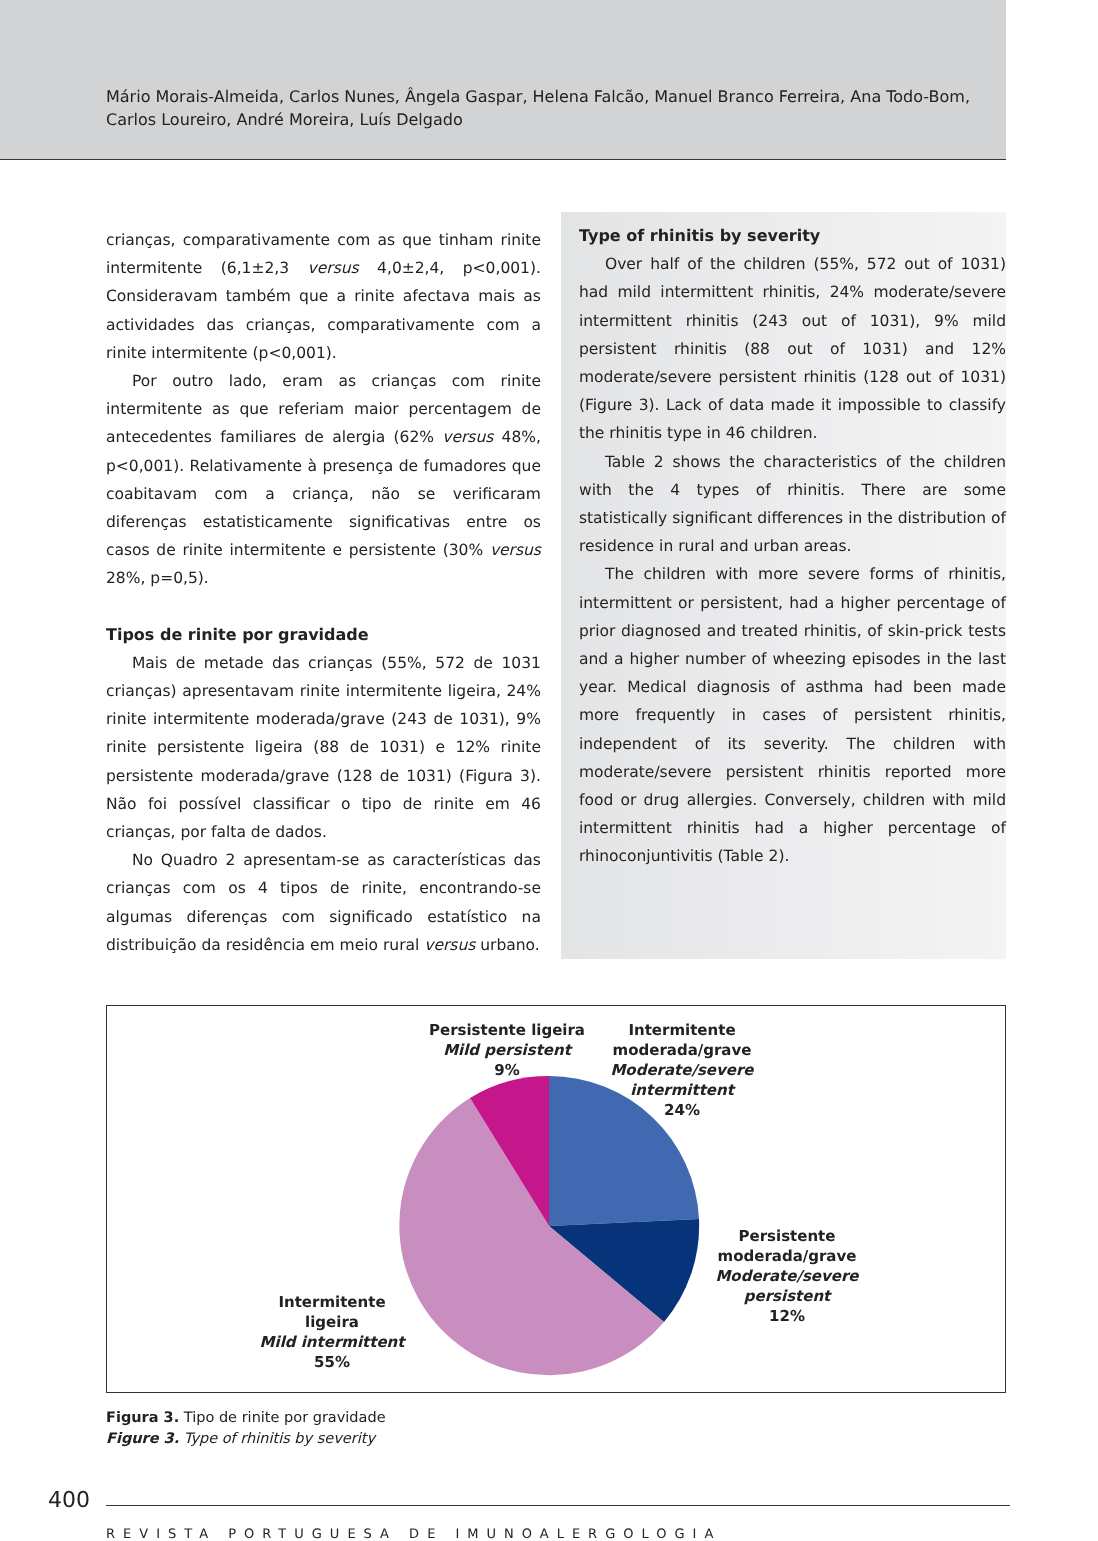Mário Morais-Almeida, Carlos Nunes, Ângela Gaspar, Helena Falcão, Manuel Branco Ferreira, Ana Todo-Bom,
Carlos Loureiro, André Moreira, Luís Delgado
crianças, comparativamente com as que tinham rinite intermitente (6,1±2,3 versus 4,0±2,4, p<0,001). Consideravam também que a rinite afectava mais as actividades das crianças, comparativamente com a rinite intermitente (p<0,001).
Por outro lado, eram as crianças com rinite intermitente as que referiam maior percentagem de antecedentes familiares de alergia (62% versus 48%, p<0,001). Relativamente à presença de fumadores que coabitavam com a criança, não se verificaram diferenças estatisticamente significativas entre os casos de rinite intermitente e persistente (30% versus 28%, p=0,5).
Tipos de rinite por gravidade
Mais de metade das crianças (55%, 572 de 1031 crianças) apresentavam rinite intermitente ligeira, 24% rinite intermitente moderada/grave (243 de 1031), 9% rinite persistente ligeira (88 de 1031) e 12% rinite persistente moderada/grave (128 de 1031) (Figura 3). Não foi possível classificar o tipo de rinite em 46 crianças, por falta de dados.
No Quadro 2 apresentam-se as características das crianças com os 4 tipos de rinite, encontrando-se algumas diferenças com significado estatístico na distribuição da residência em meio rural versus urbano.
Type of rhinitis by severity
Over half of the children (55%, 572 out of 1031) had mild intermittent rhinitis, 24% moderate/severe intermittent rhinitis (243 out of 1031), 9% mild persistent rhinitis (88 out of 1031) and 12% moderate/severe persistent rhinitis (128 out of 1031) (Figure 3). Lack of data made it impossible to classify the rhinitis type in 46 children.
Table 2 shows the characteristics of the children with the 4 types of rhinitis. There are some statistically significant differences in the distribution of residence in rural and urban areas.
The children with more severe forms of rhinitis, intermittent or persistent, had a higher percentage of prior diagnosed and treated rhinitis, of skin-prick tests and a higher number of wheezing episodes in the last year. Medical diagnosis of asthma had been made more frequently in cases of persistent rhinitis, independent of its severity. The children with moderate/severe persistent rhinitis reported more food or drug allergies. Conversely, children with mild intermittent rhinitis had a higher percentage of rhinoconjuntivitis (Table 2).
Persistente ligeira
Mild persistent
9%
Intermitente
moderada/grave
Moderate/severe intermittent
24%
Persistente
moderada/grave
Moderate/severe persistent
12%
Intermitente ligeira
Mild intermittent
55%
Figura 3. Tipo de rinite por gravidade
Figure 3. Type of rhinitis by severity
400
REVISTA PORTUGUESA DE IMUNOALERGOLOGIA